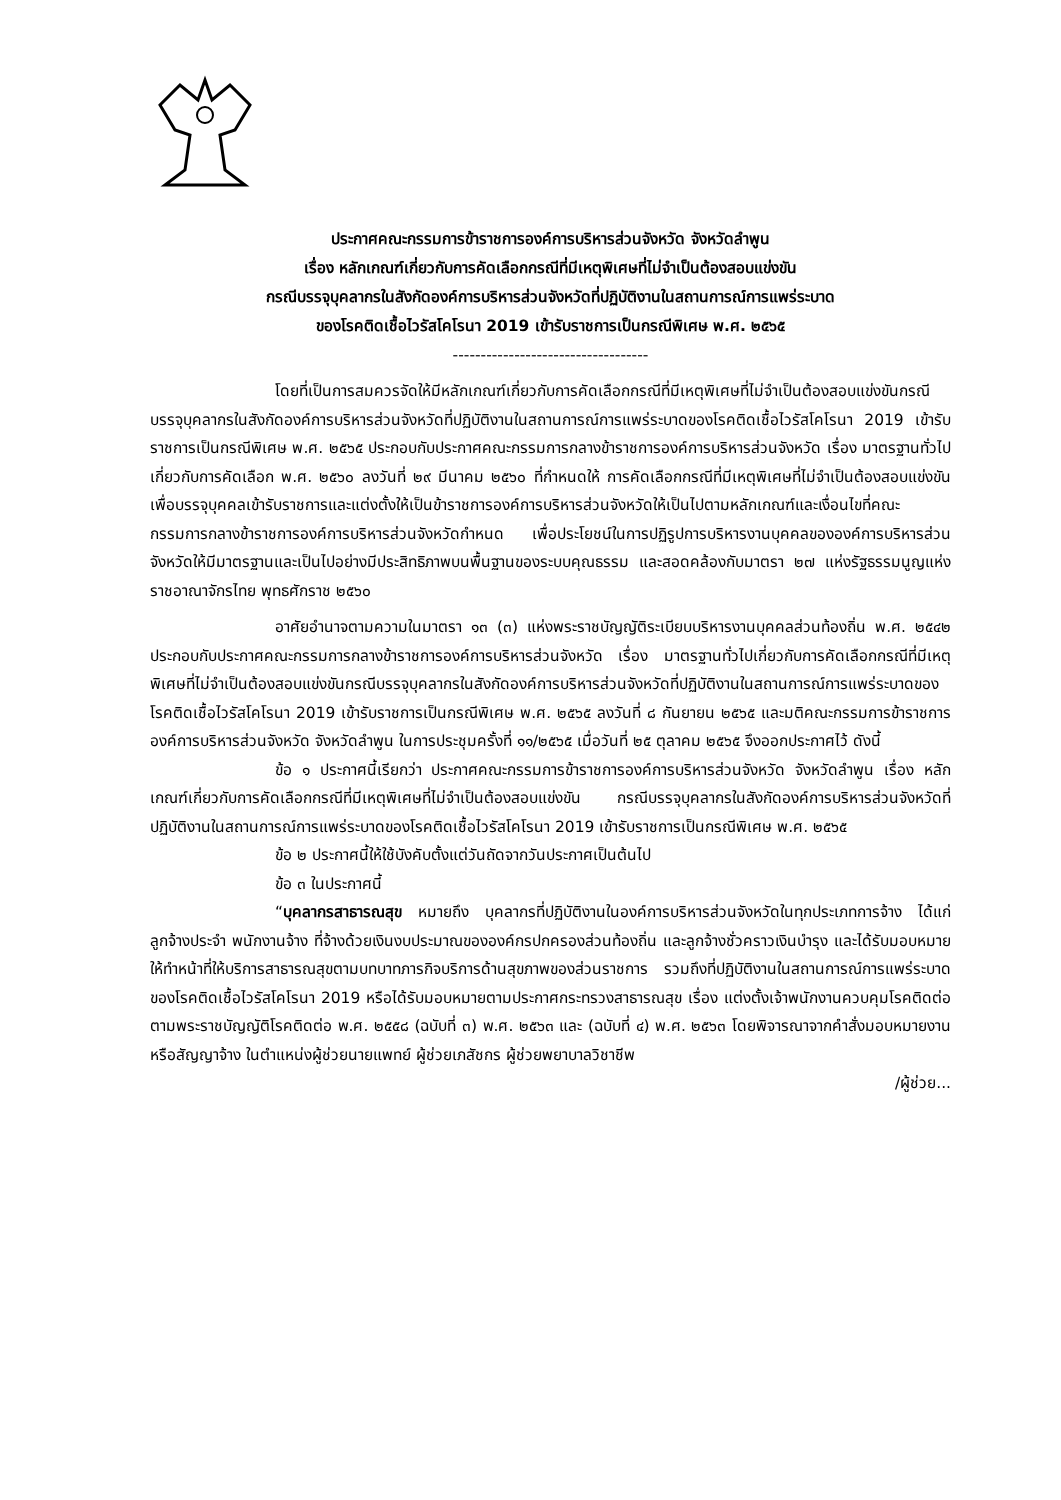ประกาศคณะกรรมการข้าราชการองค์การบริหารส่วนจังหวัด จังหวัดลำพูน
เรื่อง หลักเกณฑ์เกี่ยวกับการคัดเลือกกรณีที่มีเหตุพิเศษที่ไม่จำเป็นต้องสอบแข่งขัน
กรณีบรรจุบุคลากรในสังกัดองค์การบริหารส่วนจังหวัดที่ปฏิบัติงานในสถานการณ์การแพร่ระบาด
ของโรคติดเชื้อไวรัสโคโรนา 2019 เข้ารับราชการเป็นกรณีพิเศษ พ.ศ. ๒๕๖๕
-----------------------------------
โดยที่เป็นการสมควรจัดให้มีหลักเกณฑ์เกี่ยวกับการคัดเลือกกรณีที่มีเหตุพิเศษที่ไม่จำเป็นต้องสอบแข่งขันกรณีบรรจุบุคลากรในสังกัดองค์การบริหารส่วนจังหวัดที่ปฏิบัติงานในสถานการณ์การแพร่ระบาดของโรคติดเชื้อไวรัสโคโรนา 2019 เข้ารับราชการเป็นกรณีพิเศษ พ.ศ. ๒๕๖๕ ประกอบกับประกาศคณะกรรมการกลางข้าราชการองค์การบริหารส่วนจังหวัด เรื่อง มาตรฐานทั่วไปเกี่ยวกับการคัดเลือก พ.ศ. ๒๕๖๐ ลงวันที่ ๒๙ มีนาคม ๒๕๖๐ ที่กำหนดให้ การคัดเลือกกรณีที่มีเหตุพิเศษที่ไม่จำเป็นต้องสอบแข่งขันเพื่อบรรจุบุคคลเข้ารับราชการและแต่งตั้งให้เป็นข้าราชการองค์การบริหารส่วนจังหวัดให้เป็นไปตามหลักเกณฑ์และเงื่อนไขที่คณะกรรมการกลางข้าราชการองค์การบริหารส่วนจังหวัดกำหนด เพื่อประโยชน์ในการปฏิรูปการบริหารงานบุคคลขององค์การบริหารส่วนจังหวัดให้มีมาตรฐานและเป็นไปอย่างมีประสิทธิภาพบนพื้นฐานของระบบคุณธรรม และสอดคล้องกับมาตรา ๒๗ แห่งรัฐธรรมนูญแห่งราชอาณาจักรไทย พุทธศักราช ๒๕๖๐
อาศัยอำนาจตามความในมาตรา ๑๓ (๓) แห่งพระราชบัญญัติระเบียบบริหารงานบุคคลส่วนท้องถิ่น พ.ศ. ๒๕๔๒ ประกอบกับประกาศคณะกรรมการกลางข้าราชการองค์การบริหารส่วนจังหวัด เรื่อง มาตรฐานทั่วไปเกี่ยวกับการคัดเลือกกรณีที่มีเหตุพิเศษที่ไม่จำเป็นต้องสอบแข่งขันกรณีบรรจุบุคลากรในสังกัดองค์การบริหารส่วนจังหวัดที่ปฏิบัติงานในสถานการณ์การแพร่ระบาดของโรคติดเชื้อไวรัสโคโรนา 2019 เข้ารับราชการเป็นกรณีพิเศษ พ.ศ. ๒๕๖๕ ลงวันที่ ๘ กันยายน ๒๕๖๕ และมติคณะกรรมการข้าราชการองค์การบริหารส่วนจังหวัด จังหวัดลำพูน ในการประชุมครั้งที่ ๑๑/๒๕๖๕ เมื่อวันที่ ๒๕ ตุลาคม ๒๕๖๕ จึงออกประกาศไว้ ดังนี้
ข้อ ๑ ประกาศนี้เรียกว่า ประกาศคณะกรรมการข้าราชการองค์การบริหารส่วนจังหวัด จังหวัดลำพูน เรื่อง หลักเกณฑ์เกี่ยวกับการคัดเลือกกรณีที่มีเหตุพิเศษที่ไม่จำเป็นต้องสอบแข่งขัน กรณีบรรจุบุคลากรในสังกัดองค์การบริหารส่วนจังหวัดที่ปฏิบัติงานในสถานการณ์การแพร่ระบาดของโรคติดเชื้อไวรัสโคโรนา 2019 เข้ารับราชการเป็นกรณีพิเศษ พ.ศ. ๒๕๖๕
ข้อ ๒ ประกาศนี้ให้ใช้บังคับตั้งแต่วันถัดจากวันประกาศเป็นต้นไป
ข้อ ๓ ในประกาศนี้
“บุคลากรสาธารณสุข หมายถึง บุคลากรที่ปฏิบัติงานในองค์การบริหารส่วนจังหวัดในทุกประเภทการจ้าง ได้แก่ ลูกจ้างประจำ พนักงานจ้าง ที่จ้างด้วยเงินงบประมาณขององค์กรปกครองส่วนท้องถิ่น และลูกจ้างชั่วคราวเงินบำรุง และได้รับมอบหมายให้ทำหน้าที่ให้บริการสาธารณสุขตามบทบาทภารกิจบริการด้านสุขภาพของส่วนราชการ รวมถึงที่ปฏิบัติงานในสถานการณ์การแพร่ระบาดของโรคติดเชื้อไวรัสโคโรนา 2019 หรือได้รับมอบหมายตามประกาศกระทรวงสาธารณสุข เรื่อง แต่งตั้งเจ้าพนักงานควบคุมโรคติดต่อตามพระราชบัญญัติโรคติดต่อ พ.ศ. ๒๕๕๘ (ฉบับที่ ๓) พ.ศ. ๒๕๖๓ และ (ฉบับที่ ๔) พ.ศ. ๒๕๖๓ โดยพิจารณาจากคำสั่งมอบหมายงานหรือสัญญาจ้าง ในตำแหน่งผู้ช่วยนายแพทย์ ผู้ช่วยเภสัชกร ผู้ช่วยพยาบาลวิชาชีพ
/ผู้ช่วย...